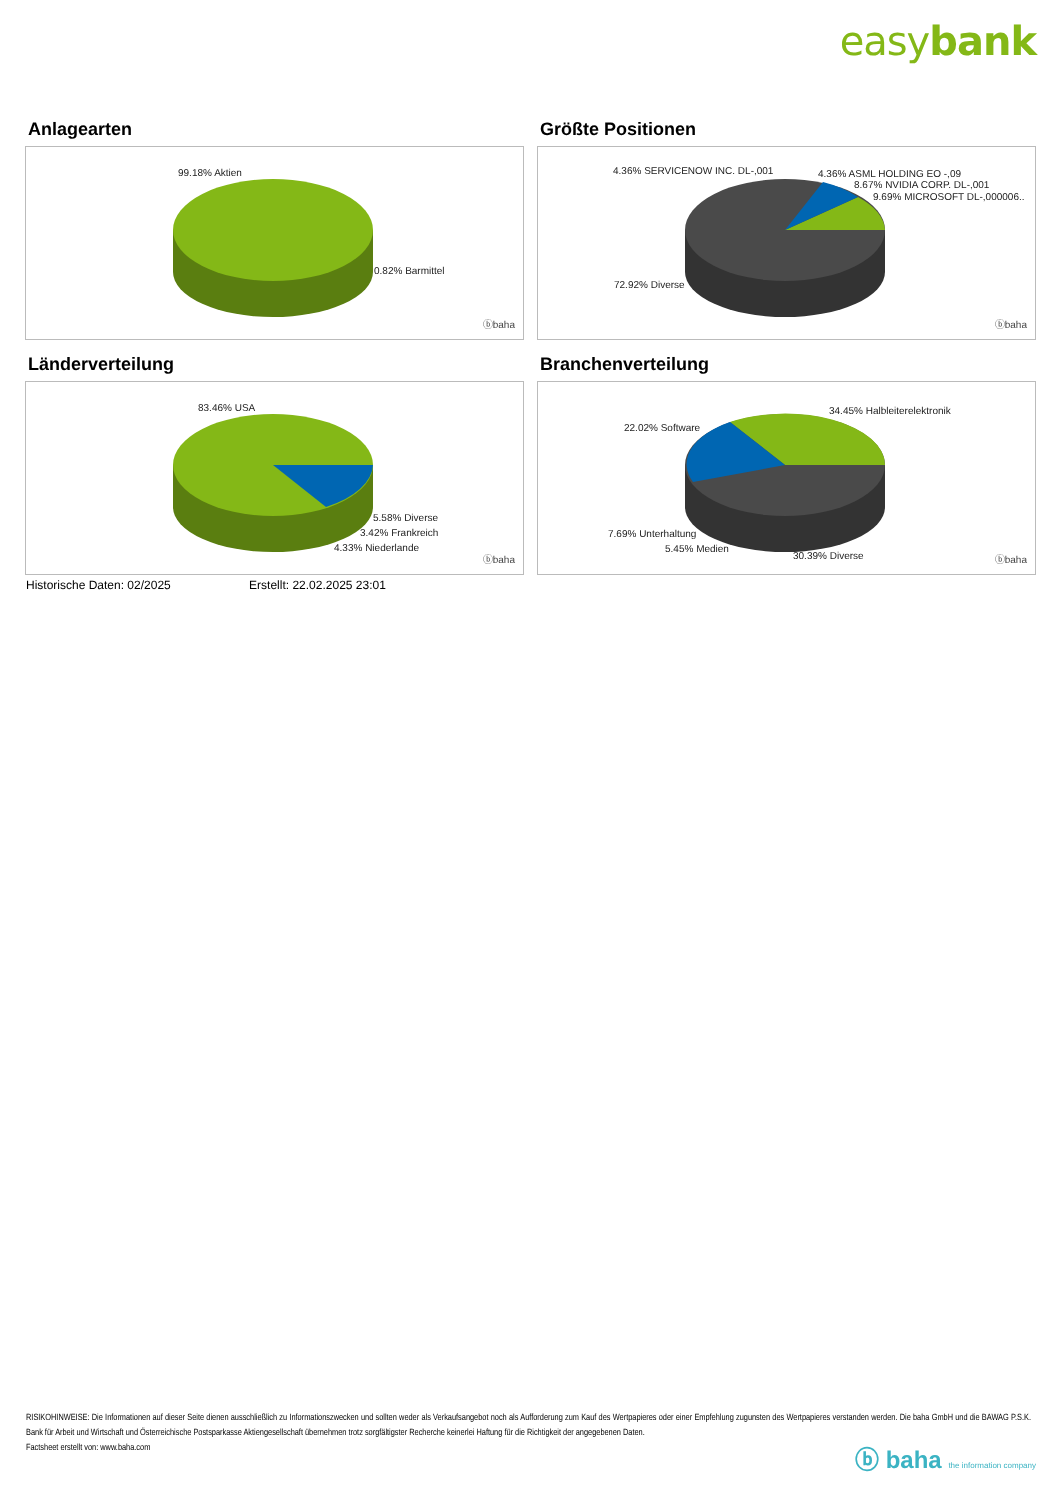easybank
Anlagearten
99.18% Aktien
0.82% Barmittel
ⓑbaha
Größte Positionen
4.36% SERVICENOW INC. DL-,001 4.36% ASML HOLDING EO -,09
8.67% NVIDIA CORP. DL-,001
9.69% MICROSOFT DL-,000006..
72.92% Diverse
ⓑbaha
Länderverteilung
83.46% USA
5.58% Diverse
3.42% Frankreich
4.33% Niederlande
ⓑbaha
Branchenverteilung
22.02% Software
34.45% Halbleiterelektronik
7.69% Unterhaltung
5.45% Medien
30.39% Diverse ⓑbaha
Historische Daten: 02/2025 Erstellt: 22.02.2025 23:01
RISIKOHINWEISE: Die Informationen auf dieser Seite dienen ausschließlich zu Informationszwecken und sollten weder als Verkaufsangebot noch als Aufforderung zum Kauf des Wertpapieres oder einer Empfehlung zugunsten des Wertpapieres verstanden werden. Die baha GmbH und die BAWAG P.S.K. Bank für Arbeit und Wirtschaft und Österreichische Postsparkasse Aktiengesellschaft übernehmen trotz sorgfältigster Recherche keinerlei Haftung für die Richtigkeit der angegebenen Daten.
Factsheet erstellt von: www.baha.com
ⓑ baha the information company